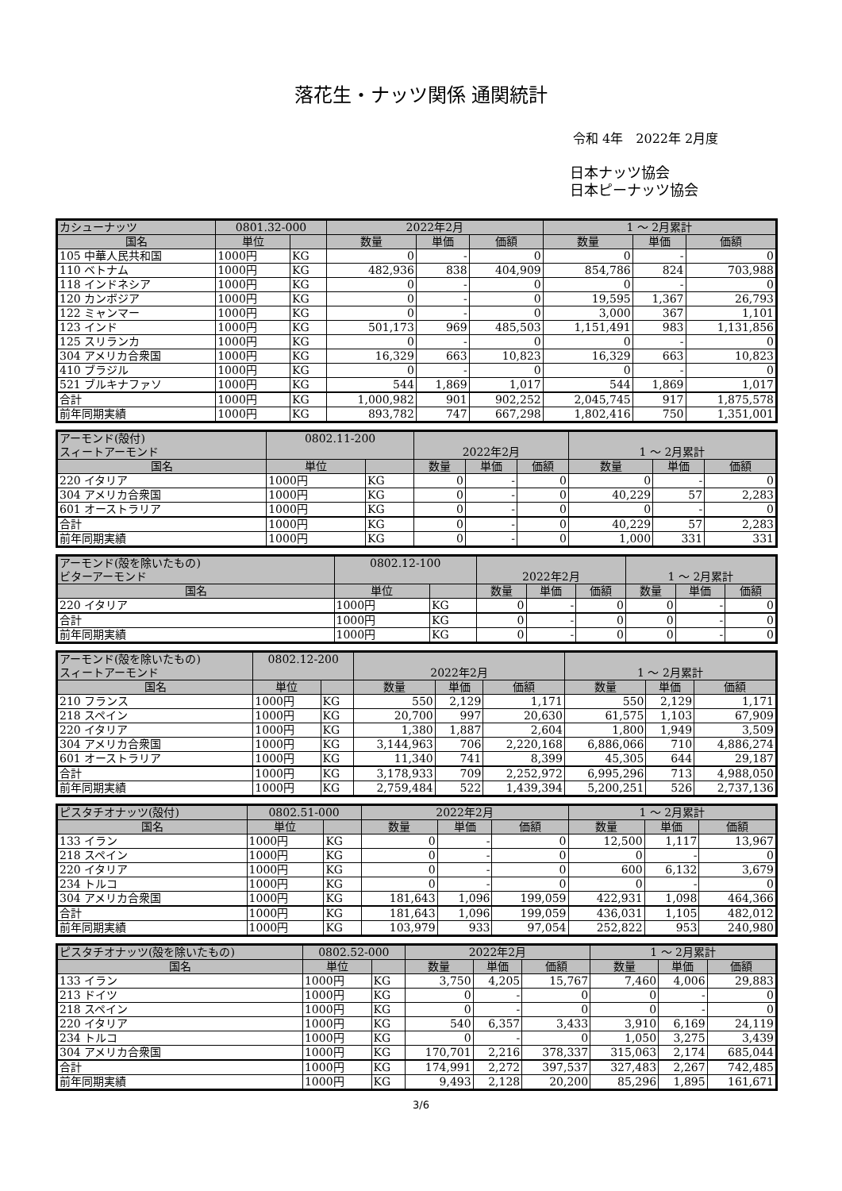落花生・ナッツ関係 通関統計
令和 4年　2022年 2月度
日本ナッツ協会
日本ピーナッツ協会
| カシューナッツ | 0801.32-000 | | 2022年2月 | | | 1 ～ 2月累計 | | |
| 国名 | 単位 | | 数量 | 単価 | 価額 | 数量 | 単価 | 価額 |
| 105 中華人民共和国 | 1000円 | KG | 0 | - | 0 | 0 | - | 0 |
| 110 ベトナム | 1000円 | KG | 482,936 | 838 | 404,909 | 854,786 | 824 | 703,988 |
| 118 インドネシア | 1000円 | KG | 0 | - | 0 | 0 | - | 0 |
| 120 カンボジア | 1000円 | KG | 0 | - | 0 | 19,595 | 1,367 | 26,793 |
| 122 ミャンマー | 1000円 | KG | 0 | - | 0 | 3,000 | 367 | 1,101 |
| 123 インド | 1000円 | KG | 501,173 | 969 | 485,503 | 1,151,491 | 983 | 1,131,856 |
| 125 スリランカ | 1000円 | KG | 0 | - | 0 | 0 | - | 0 |
| 304 アメリカ合衆国 | 1000円 | KG | 16,329 | 663 | 10,823 | 16,329 | 663 | 10,823 |
| 410 ブラジル | 1000円 | KG | 0 | - | 0 | 0 | - | 0 |
| 521 ブルキナファソ | 1000円 | KG | 544 | 1,869 | 1,017 | 544 | 1,869 | 1,017 |
| 合計 | 1000円 | KG | 1,000,982 | 901 | 902,252 | 2,045,745 | 917 | 1,875,578 |
| 前年同期実績 | 1000円 | KG | 893,782 | 747 | 667,298 | 1,802,416 | 750 | 1,351,001 |
| アーモンド(殻付) スィートアーモンド | 0802.11-200 | | 2022年2月 | | | 1 ～ 2月累計 | | |
| 国名 | 単位 | | 数量 | 単価 | 価額 | 数量 | 単価 | 価額 |
| 220 イタリア | 1000円 | KG | 0 | - | 0 | 0 | - | 0 |
| 304 アメリカ合衆国 | 1000円 | KG | 0 | - | 0 | 40,229 | 57 | 2,283 |
| 601 オーストラリア | 1000円 | KG | 0 | - | 0 | 0 | - | 0 |
| 合計 | 1000円 | KG | 0 | - | 0 | 40,229 | 57 | 2,283 |
| 前年同期実績 | 1000円 | KG | 0 | - | 0 | 1,000 | 331 | 331 |
| アーモンド(殻を除いたもの) ビターアーモンド | 0802.12-100 | | 2022年2月 | | | 1 ～ 2月累計 | | |
| 国名 | 単位 | | 数量 | 単価 | 価額 | 数量 | 単価 | 価額 |
| 220 イタリア | 1000円 | KG | 0 | - | 0 | 0 | - | 0 |
| 合計 | 1000円 | KG | 0 | - | 0 | 0 | - | 0 |
| 前年同期実績 | 1000円 | KG | 0 | - | 0 | 0 | - | 0 |
| アーモンド(殻を除いたもの) スィートアーモンド | 0802.12-200 | | 2022年2月 | | | 1 ～ 2月累計 | | |
| 国名 | 単位 | | 数量 | 単価 | 価額 | 数量 | 単価 | 価額 |
| 210 フランス | 1000円 | KG | 550 | 2,129 | 1,171 | 550 | 2,129 | 1,171 |
| 218 スペイン | 1000円 | KG | 20,700 | 997 | 20,630 | 61,575 | 1,103 | 67,909 |
| 220 イタリア | 1000円 | KG | 1,380 | 1,887 | 2,604 | 1,800 | 1,949 | 3,509 |
| 304 アメリカ合衆国 | 1000円 | KG | 3,144,963 | 706 | 2,220,168 | 6,886,066 | 710 | 4,886,274 |
| 601 オーストラリア | 1000円 | KG | 11,340 | 741 | 8,399 | 45,305 | 644 | 29,187 |
| 合計 | 1000円 | KG | 3,178,933 | 709 | 2,252,972 | 6,995,296 | 713 | 4,988,050 |
| 前年同期実績 | 1000円 | KG | 2,759,484 | 522 | 1,439,394 | 5,200,251 | 526 | 2,737,136 |
| ピスタチオナッツ(殻付) | 0802.51-000 | | 2022年2月 | | | 1 ～ 2月累計 | | |
| 国名 | 単位 | | 数量 | 単価 | 価額 | 数量 | 単価 | 価額 |
| 133 イラン | 1000円 | KG | 0 | - | 0 | 12,500 | 1,117 | 13,967 |
| 218 スペイン | 1000円 | KG | 0 | - | 0 | 0 | - | 0 |
| 220 イタリア | 1000円 | KG | 0 | - | 0 | 600 | 6,132 | 3,679 |
| 234 トルコ | 1000円 | KG | 0 | - | 0 | 0 | - | 0 |
| 304 アメリカ合衆国 | 1000円 | KG | 181,643 | 1,096 | 199,059 | 422,931 | 1,098 | 464,366 |
| 合計 | 1000円 | KG | 181,643 | 1,096 | 199,059 | 436,031 | 1,105 | 482,012 |
| 前年同期実績 | 1000円 | KG | 103,979 | 933 | 97,054 | 252,822 | 953 | 240,980 |
| ピスタチオナッツ(殻を除いたもの) | 0802.52-000 | | 2022年2月 | | | 1 ～ 2月累計 | | |
| 国名 | 単位 | | 数量 | 単価 | 価額 | 数量 | 単価 | 価額 |
| 133 イラン | 1000円 | KG | 3,750 | 4,205 | 15,767 | 7,460 | 4,006 | 29,883 |
| 213 ドイツ | 1000円 | KG | 0 | - | 0 | 0 | - | 0 |
| 218 スペイン | 1000円 | KG | 0 | - | 0 | 0 | - | 0 |
| 220 イタリア | 1000円 | KG | 540 | 6,357 | 3,433 | 3,910 | 6,169 | 24,119 |
| 234 トルコ | 1000円 | KG | 0 | - | 0 | 1,050 | 3,275 | 3,439 |
| 304 アメリカ合衆国 | 1000円 | KG | 170,701 | 2,216 | 378,337 | 315,063 | 2,174 | 685,044 |
| 合計 | 1000円 | KG | 174,991 | 2,272 | 397,537 | 327,483 | 2,267 | 742,485 |
| 前年同期実績 | 1000円 | KG | 9,493 | 2,128 | 20,200 | 85,296 | 1,895 | 161,671 |
3/6